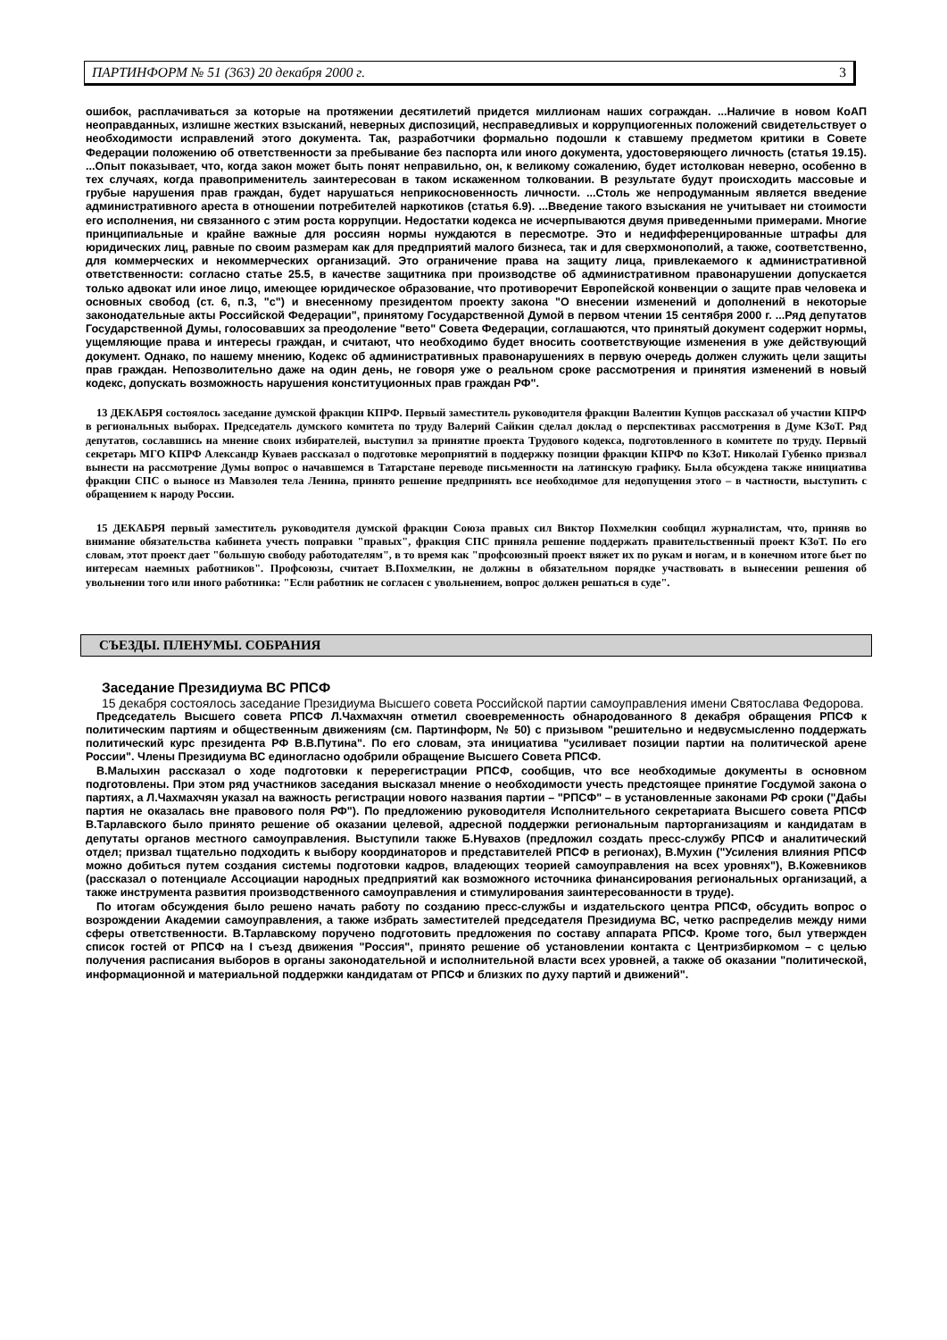ПАРТИНФОРМ № 51 (363) 20 декабря 2000 г. 3
ошибок, расплачиваться за которые на протяжении десятилетий придется миллионам наших сограждан. ...Наличие в новом КоАП неоправданных, излишне жестких взысканий, неверных диспозиций, несправедливых и коррупциогенных положений свидетельствует о необходимости исправлений этого документа. Так, разработчики формально подошли к ставшему предметом критики в Совете Федерации положению об ответственности за пребывание без паспорта или иного документа, удостоверяющего личность (статья 19.15). ...Опыт показывает, что, когда закон может быть понят неправильно, он, к великому сожалению, будет истолкован неверно, особенно в тех случаях, когда правоприменитель заинтересован в таком искаженном толковании. В результате будут происходить массовые и грубые нарушения прав граждан, будет нарушаться неприкосновенность личности. ...Столь же непродуманным является введение административного ареста в отношении потребителей наркотиков (статья 6.9). ...Введение такого взыскания не учитывает ни стоимости его исполнения, ни связанного с этим роста коррупции. Недостатки кодекса не исчерпываются двумя приведенными примерами. Многие принципиальные и крайне важные для россиян нормы нуждаются в пересмотре. Это и недифференцированные штрафы для юридических лиц, равные по своим размерам как для предприятий малого бизнеса, так и для сверхмонополий, а также, соответственно, для коммерческих и некоммерческих организаций. Это ограничение права на защиту лица, привлекаемого к административной ответственности: согласно статье 25.5, в качестве защитника при производстве об административном правонарушении допускается только адвокат или иное лицо, имеющее юридическое образование, что противоречит Европейской конвенции о защите прав человека и основных свобод (ст. 6, п.3, "с") и внесенному президентом проекту закона "О внесении изменений и дополнений в некоторые законодательные акты Российской Федерации", принятому Государственной Думой в первом чтении 15 сентября 2000 г. ...Ряд депутатов Государственной Думы, голосовавших за преодоление "вето" Совета Федерации, соглашаются, что принятый документ содержит нормы, ущемляющие права и интересы граждан, и считают, что необходимо будет вносить соответствующие изменения в уже действующий документ. Однако, по нашему мнению, Кодекс об административных правонарушениях в первую очередь должен служить цели защиты прав граждан. Непозволительно даже на один день, не говоря уже о реальном сроке рассмотрения и принятия изменений в новый кодекс, допускать возможность нарушения конституционных прав граждан РФ".
13 ДЕКАБРЯ состоялось заседание думской фракции КПРФ. Первый заместитель руководителя фракции Валентин Купцов рассказал об участии КПРФ в региональных выборах. Председатель думского комитета по труду Валерий Сайкин сделал доклад о перспективах рассмотрения в Думе КЗоТ. Ряд депутатов, сославшись на мнение своих избирателей, выступил за принятие проекта Трудового кодекса, подготовленного в комитете по труду. Первый секретарь МГО КПРФ Александр Куваев рассказал о подготовке мероприятий в поддержку позиции фракции КПРФ по КЗоТ. Николай Губенко призвал вынести на рассмотрение Думы вопрос о начавшемся в Татарстане переводе письменности на латинскую графику. Была обсуждена также инициатива фракции СПС о выносе из Мавзолея тела Ленина, принято решение предпринять все необходимое для недопущения этого – в частности, выступить с обращением к народу России.
15 ДЕКАБРЯ первый заместитель руководителя думской фракции Союза правых сил Виктор Похмелкин сообщил журналистам, что, приняв во внимание обязательства кабинета учесть поправки "правых", фракция СПС приняла решение поддержать правительственный проект КЗоТ. По его словам, этот проект дает "большую свободу работодателям", в то время как "профсоюзный проект вяжет их по рукам и ногам, и в конечном итоге бьет по интересам наемных работников". Профсоюзы, считает В.Похмелкин, не должны в обязательном порядке участвовать в вынесении решения об увольнении того или иного работника: "Если работник не согласен с увольнением, вопрос должен решаться в суде".
СЪЕЗДЫ. ПЛЕНУМЫ. СОБРАНИЯ
Заседание Президиума ВС РПСФ
15 декабря состоялось заседание Президиума Высшего совета Российской партии самоуправления имени Святослава Федорова.
Председатель Высшего совета РПСФ Л.Чахмахчян отметил своевременность обнародованного 8 декабря обращения РПСФ к политическим партиям и общественным движениям (см. Партинформ, № 50) с призывом "решительно и недвусмысленно поддержать политический курс президента РФ В.В.Путина". По его словам, эта инициатива "усиливает позиции партии на политической арене России". Члены Президиума ВС единогласно одобрили обращение Высшего Совета РПСФ.
В.Малыхин рассказал о ходе подготовки к перерегистрации РПСФ, сообщив, что все необходимые документы в основном подготовлены. При этом ряд участников заседания высказал мнение о необходимости учесть предстоящее принятие Госдумой закона о партиях, а Л.Чахмахчян указал на важность регистрации нового названия партии – "РПСФ" – в установленные законами РФ сроки ("Дабы партия не оказалась вне правового поля РФ"). По предложению руководителя Исполнительного секретариата Высшего совета РПСФ В.Тарлавского было принято решение об оказании целевой, адресной поддержки региональным парторганизациям и кандидатам в депутаты органов местного самоуправления. Выступили также Б.Нувахов (предложил создать пресс-службу РПСФ и аналитический отдел; призвал тщательно подходить к выбору координаторов и представителей РПСФ в регионах), В.Мухин ("Усиления влияния РПСФ можно добиться путем создания системы подготовки кадров, владеющих теорией самоуправления на всех уровнях"), В.Кожевников (рассказал о потенциале Ассоциации народных предприятий как возможного источника финансирования региональных организаций, а также инструмента развития производственного самоуправления и стимулирования заинтересованности в труде).
По итогам обсуждения было решено начать работу по созданию пресс-службы и издательского центра РПСФ, обсудить вопрос о возрождении Академии самоуправления, а также избрать заместителей председателя Президиума ВС, четко распределив между ними сферы ответственности. В.Тарлавскому поручено подготовить предложения по составу аппарата РПСФ. Кроме того, был утвержден список гостей от РПСФ на I съезд движения "Россия", принято решение об установлении контакта с Центризбиркомом – с целью получения расписания выборов в органы законодательной и исполнительной власти всех уровней, а также об оказании "политической, информационной и материальной поддержки кандидатам от РПСФ и близких по духу партий и движений".